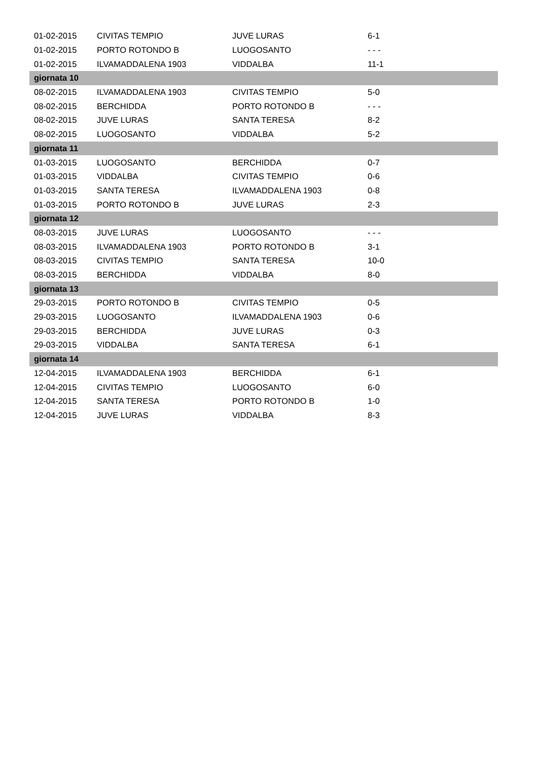| 01-02-2015 | CIVITAS TEMPIO | JUVE LURAS | 6-1 |
| 01-02-2015 | PORTO ROTONDO B | LUOGOSANTO | - - - |
| 01-02-2015 | ILVAMADDALENA 1903 | VIDDALBA | 11-1 |
| giornata 10 | | | |
| 08-02-2015 | ILVAMADDALENA 1903 | CIVITAS TEMPIO | 5-0 |
| 08-02-2015 | BERCHIDDA | PORTO ROTONDO B | - - - |
| 08-02-2015 | JUVE LURAS | SANTA TERESA | 8-2 |
| 08-02-2015 | LUOGOSANTO | VIDDALBA | 5-2 |
| giornata 11 | | | |
| 01-03-2015 | LUOGOSANTO | BERCHIDDA | 0-7 |
| 01-03-2015 | VIDDALBA | CIVITAS TEMPIO | 0-6 |
| 01-03-2015 | SANTA TERESA | ILVAMADDALENA 1903 | 0-8 |
| 01-03-2015 | PORTO ROTONDO B | JUVE LURAS | 2-3 |
| giornata 12 | | | |
| 08-03-2015 | JUVE LURAS | LUOGOSANTO | - - - |
| 08-03-2015 | ILVAMADDALENA 1903 | PORTO ROTONDO B | 3-1 |
| 08-03-2015 | CIVITAS TEMPIO | SANTA TERESA | 10-0 |
| 08-03-2015 | BERCHIDDA | VIDDALBA | 8-0 |
| giornata 13 | | | |
| 29-03-2015 | PORTO ROTONDO B | CIVITAS TEMPIO | 0-5 |
| 29-03-2015 | LUOGOSANTO | ILVAMADDALENA 1903 | 0-6 |
| 29-03-2015 | BERCHIDDA | JUVE LURAS | 0-3 |
| 29-03-2015 | VIDDALBA | SANTA TERESA | 6-1 |
| giornata 14 | | | |
| 12-04-2015 | ILVAMADDALENA 1903 | BERCHIDDA | 6-1 |
| 12-04-2015 | CIVITAS TEMPIO | LUOGOSANTO | 6-0 |
| 12-04-2015 | SANTA TERESA | PORTO ROTONDO B | 1-0 |
| 12-04-2015 | JUVE LURAS | VIDDALBA | 8-3 |